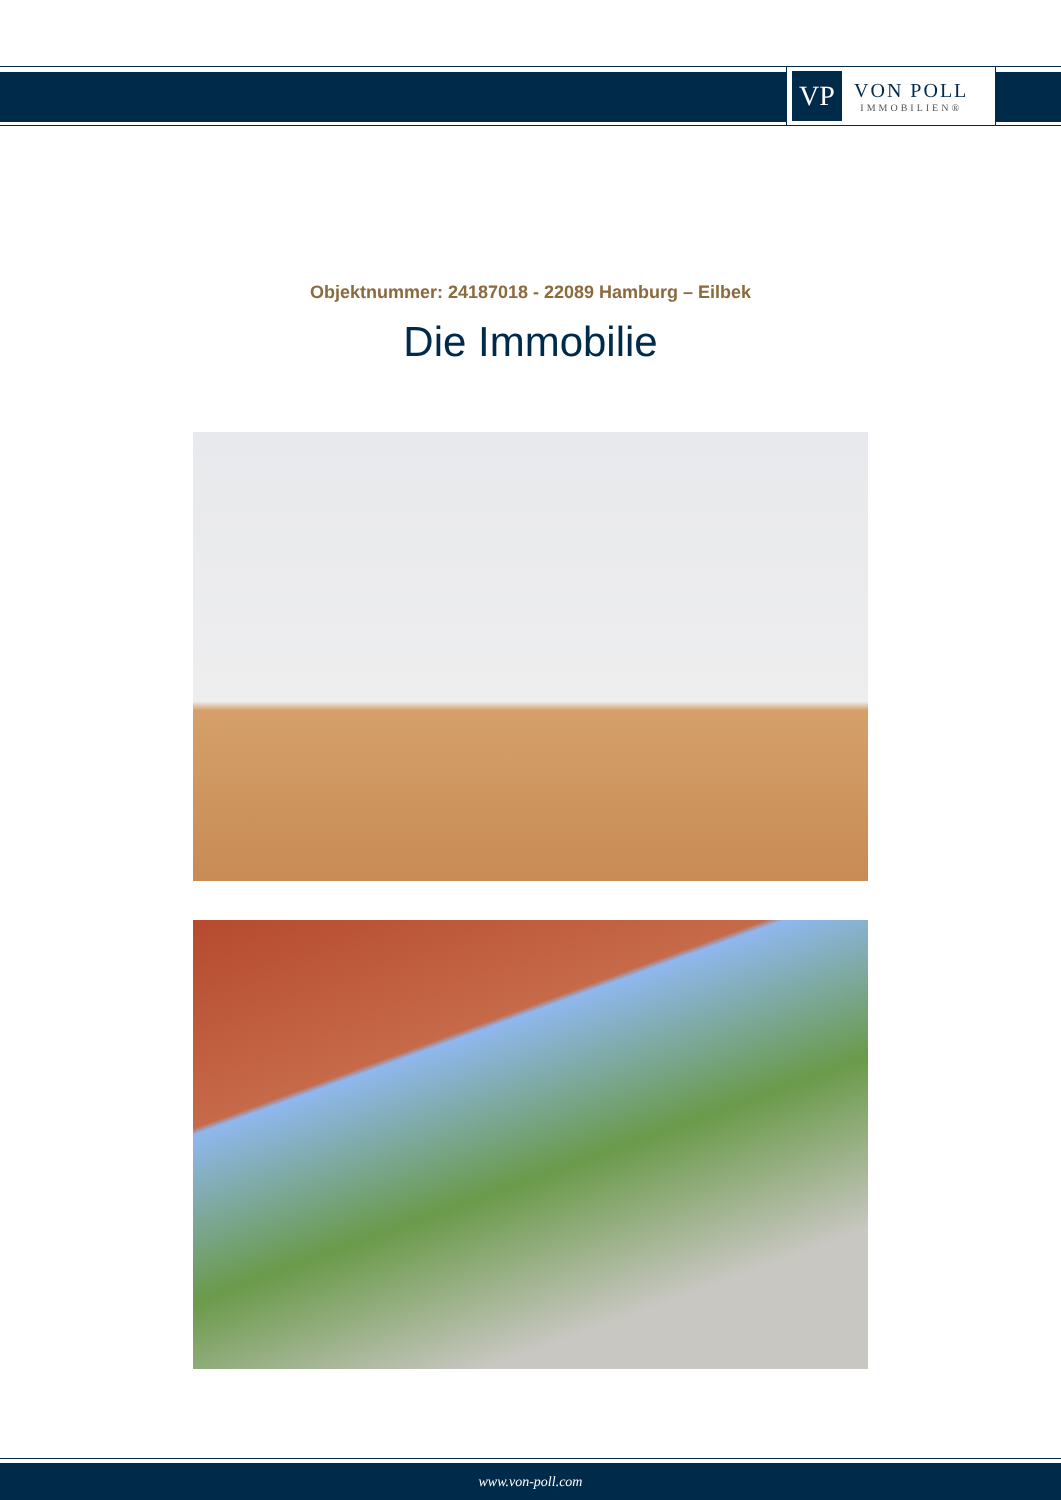VP
VON POLL
IMMOBILIEN®
Objektnummer: 24187018 - 22089 Hamburg – Eilbek
Die Immobilie
www.von-poll.com